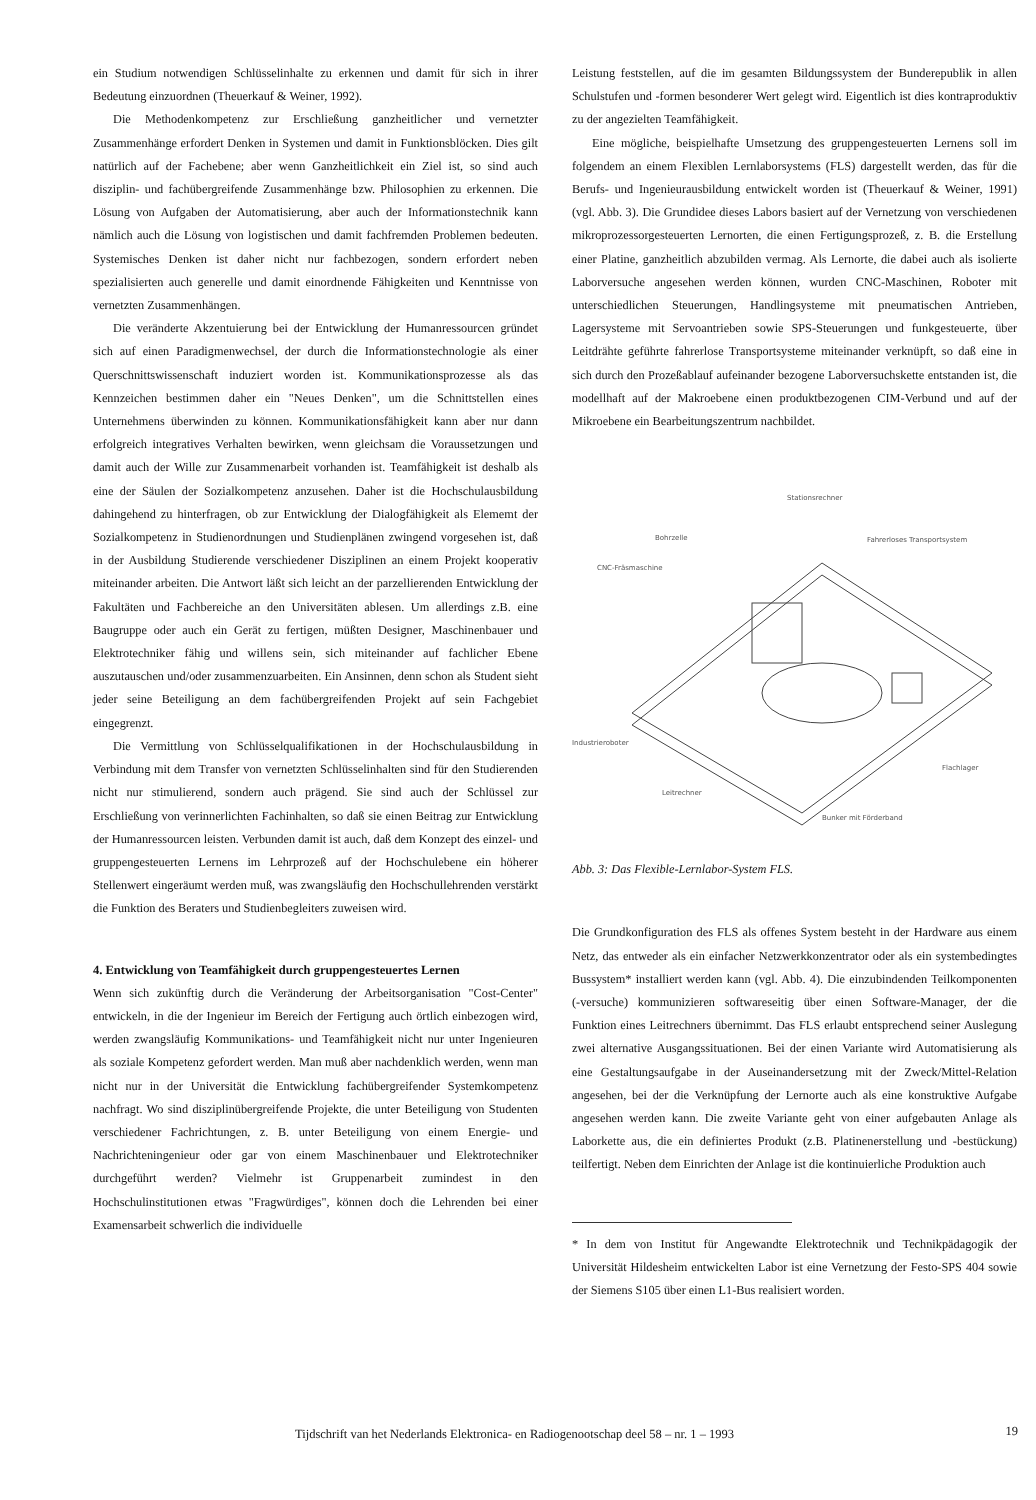ein Studium notwendigen Schlüsselinhalte zu erkennen und damit für sich in ihrer Bedeutung einzuordnen (Theuerkauf & Weiner, 1992).
Die Methodenkompetenz zur Erschließung ganzheitlicher und vernetzter Zusammenhänge erfordert Denken in Systemen und damit in Funktionsblöcken. Dies gilt natürlich auf der Fachebene; aber wenn Ganzheitlichkeit ein Ziel ist, so sind auch disziplin- und fachübergreifende Zusammenhänge bzw. Philosophien zu erkennen. Die Lösung von Aufgaben der Automatisierung, aber auch der Informationstechnik kann nämlich auch die Lösung von logistischen und damit fachfremden Problemen bedeuten. Systemisches Denken ist daher nicht nur fachbezogen, sondern erfordert neben spezialisierten auch generelle und damit einordnende Fähigkeiten und Kenntnisse von vernetzten Zusammenhängen.
Die veränderte Akzentuierung bei der Entwicklung der Humanressourcen gründet sich auf einen Paradigmenwechsel, der durch die Informationstechnologie als einer Querschnittswissenschaft induziert worden ist. Kommunikationsprozesse als das Kennzeichen bestimmen daher ein "Neues Denken", um die Schnittstellen eines Unternehmens überwinden zu können. Kommunikationsfähigkeit kann aber nur dann erfolgreich integratives Verhalten bewirken, wenn gleichsam die Voraussetzungen und damit auch der Wille zur Zusammenarbeit vorhanden ist. Teamfähigkeit ist deshalb als eine der Säulen der Sozialkompetenz anzusehen. Daher ist die Hochschulausbildung dahingehend zu hinterfragen, ob zur Entwicklung der Dialogfähigkeit als Elememt der Sozialkompetenz in Studienordnungen und Studienplänen zwingend vorgesehen ist, daß in der Ausbildung Studierende verschiedener Disziplinen an einem Projekt kooperativ miteinander arbeiten. Die Antwort läßt sich leicht an der parzellierenden Entwicklung der Fakultäten und Fachbereiche an den Universitäten ablesen. Um allerdings z.B. eine Baugruppe oder auch ein Gerät zu fertigen, müßten Designer, Maschinenbauer und Elektrotechniker fähig und willens sein, sich miteinander auf fachlicher Ebene auszutauschen und/oder zusammenzuarbeiten. Ein Ansinnen, denn schon als Student sieht jeder seine Beteiligung an dem fachübergreifenden Projekt auf sein Fachgebiet eingegrenzt.
Die Vermittlung von Schlüsselqualifikationen in der Hochschulausbildung in Verbindung mit dem Transfer von vernetzten Schlüsselinhalten sind für den Studierenden nicht nur stimulierend, sondern auch prägend. Sie sind auch der Schlüssel zur Erschließung von verinnerlichten Fachinhalten, so daß sie einen Beitrag zur Entwicklung der Humanressourcen leisten. Verbunden damit ist auch, daß dem Konzept des einzel- und gruppengesteuerten Lernens im Lehrprozeß auf der Hochschulebene ein höherer Stellenwert eingeräumt werden muß, was zwangsläufig den Hochschullehrenden verstärkt die Funktion des Beraters und Studienbegleiters zuweisen wird.
4. Entwicklung von Teamfähigkeit durch gruppengesteuertes Lernen
Wenn sich zukünftig durch die Veränderung der Arbeitsorganisation "Cost-Center" entwickeln, in die der Ingenieur im Bereich der Fertigung auch örtlich einbezogen wird, werden zwangsläufig Kommunikations- und Teamfähigkeit nicht nur unter Ingenieuren als soziale Kompetenz gefordert werden. Man muß aber nachdenklich werden, wenn man nicht nur in der Universität die Entwicklung fachübergreifender Systemkompetenz nachfragt. Wo sind disziplinübergreifende Projekte, die unter Beteiligung von Studenten verschiedener Fachrichtungen, z. B. unter Beteiligung von einem Energie- und Nachrichteningenieur oder gar von einem Maschinenbauer und Elektrotechniker durchgeführt werden? Vielmehr ist Gruppenarbeit zumindest in den Hochschulinstitutionen etwas "Fragwürdiges", können doch die Lehrenden bei einer Examensarbeit schwerlich die individuelle
Leistung feststellen, auf die im gesamten Bildungssystem der Bunderepublik in allen Schulstufen und -formen besonderer Wert gelegt wird. Eigentlich ist dies kontraproduktiv zu der angezielten Teamfähigkeit.
Eine mögliche, beispielhafte Umsetzung des gruppengesteuerten Lernens soll im folgendem an einem Flexiblen Lernlaborsystems (FLS) dargestellt werden, das für die Berufs- und Ingenieurausbildung entwickelt worden ist (Theuerkauf & Weiner, 1991) (vgl. Abb. 3). Die Grundidee dieses Labors basiert auf der Vernetzung von verschiedenen mikroprozessorgesteuerten Lernorten, die einen Fertigungsprozeß, z. B. die Erstellung einer Platine, ganzheitlich abzubilden vermag. Als Lernorte, die dabei auch als isolierte Laborversuche angesehen werden können, wurden CNC-Maschinen, Roboter mit unterschiedlichen Steuerungen, Handlingsysteme mit pneumatischen Antrieben, Lagersysteme mit Servoantrieben sowie SPS-Steuerungen und funkgesteuerte, über Leitdrähte geführte fahrerlose Transportsysteme miteinander verknüpft, so daß eine in sich durch den Prozeßablauf aufeinander bezogene Laborversuchskette entstanden ist, die modellhaft auf der Makroebene einen produktbezogenen CIM-Verbund und auf der Mikroebene ein Bearbeitungszentrum nachbildet.
Stationsrechner
Bohrzelle Fahrerloses Transportsystem
CNC-Fräsmaschine
Industrieroboter
Flachlager
Leitrechner
Bunker mit Förderband
Abb. 3: Das Flexible-Lernlabor-System FLS.
Die Grundkonfiguration des FLS als offenes System besteht in der Hardware aus einem Netz, das entweder als ein einfacher Netzwerkkonzentrator oder als ein systembedingtes Bussystem* installiert werden kann (vgl. Abb. 4). Die einzubindenden Teilkomponenten (-versuche) kommunizieren softwareseitig über einen Software-Manager, der die Funktion eines Leitrechners übernimmt. Das FLS erlaubt entsprechend seiner Auslegung zwei alternative Ausgangssituationen. Bei der einen Variante wird Automatisierung als eine Gestaltungsaufgabe in der Auseinandersetzung mit der Zweck/Mittel-Relation angesehen, bei der die Verknüpfung der Lernorte auch als eine konstruktive Aufgabe angesehen werden kann. Die zweite Variante geht von einer aufgebauten Anlage als Laborkette aus, die ein definiertes Produkt (z.B. Platinenerstellung und -bestückung) teilfertigt. Neben dem Einrichten der Anlage ist die kontinuierliche Produktion auch
* In dem von Institut für Angewandte Elektrotechnik und Technikpädagogik der Universität Hildesheim entwickelten Labor ist eine Vernetzung der Festo-SPS 404 sowie der Siemens S105 über einen L1-Bus realisiert worden.
Tijdschrift van het Nederlands Elektronica- en Radiogenootschap deel 58 – nr. 1 – 1993
19